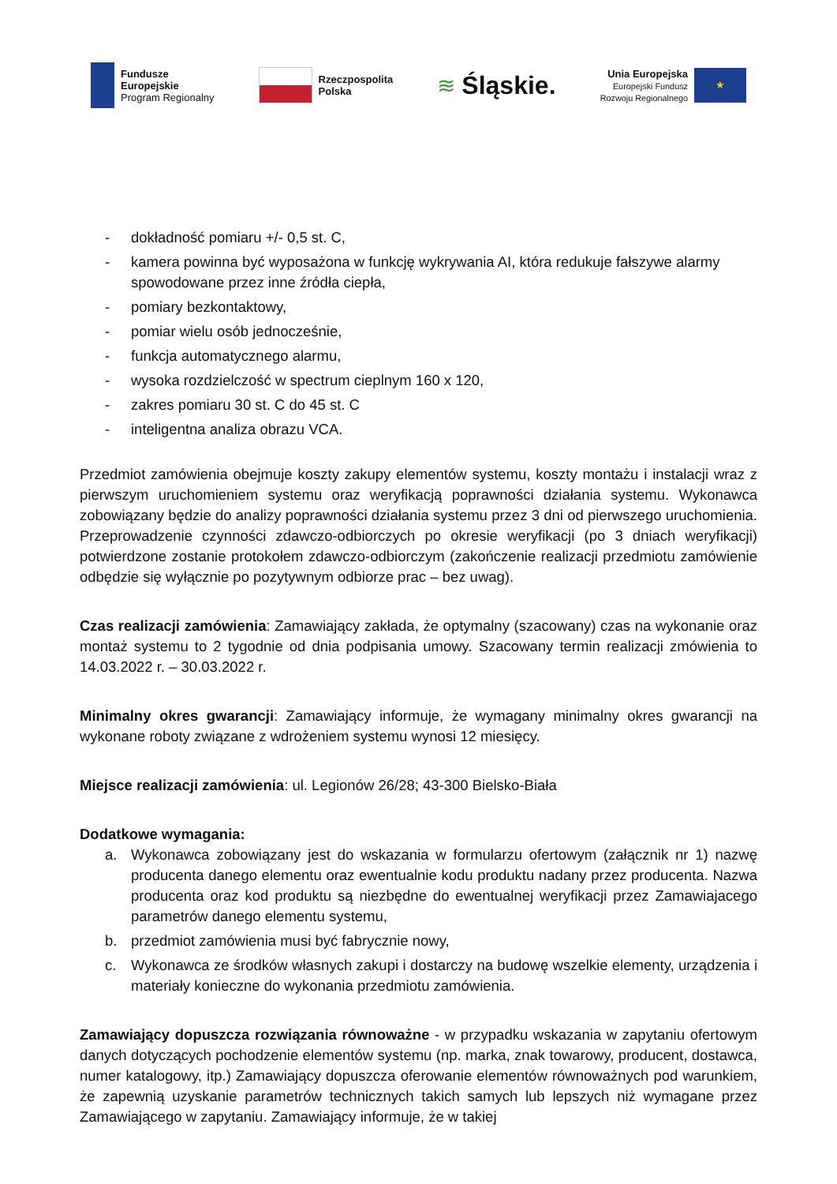Fundusze
Europejskie
Program Regionalny
Rzeczpospolita
Polska
≋ Śląskie.
Unia Europejska
Europejski Fundusz
Rozwoju Regionalnego
★
- dokładność pomiaru +/- 0,5 st. C,
- kamera powinna być wyposażona w funkcję wykrywania AI, która redukuje fałszywe alarmy spowodowane przez inne źródła ciepła,
- pomiary bezkontaktowy,
- pomiar wielu osób jednocześnie,
- funkcja automatycznego alarmu,
- wysoka rozdzielczość w spectrum cieplnym 160 x 120,
- zakres pomiaru 30 st. C do 45 st. C
- inteligentna analiza obrazu VCA.
Przedmiot zamówienia obejmuje koszty zakupy elementów systemu, koszty montażu i instalacji wraz z pierwszym uruchomieniem systemu oraz weryfikacją poprawności działania systemu. Wykonawca zobowiązany będzie do analizy poprawności działania systemu przez 3 dni od pierwszego uruchomienia. Przeprowadzenie czynności zdawczo-odbiorczych po okresie weryfikacji (po 3 dniach weryfikacji) potwierdzone zostanie protokołem zdawczo-odbiorczym (zakończenie realizacji przedmiotu zamówienie odbędzie się wyłącznie po pozytywnym odbiorze prac – bez uwag).
Czas realizacji zamówienia: Zamawiający zakłada, że optymalny (szacowany) czas na wykonanie oraz montaż systemu to 2 tygodnie od dnia podpisania umowy. Szacowany termin realizacji zmówienia to 14.03.2022 r. – 30.03.2022 r.
Minimalny okres gwarancji: Zamawiający informuje, że wymagany minimalny okres gwarancji na wykonane roboty związane z wdrożeniem systemu wynosi 12 miesięcy.
Miejsce realizacji zamówienia: ul. Legionów 26/28; 43-300 Bielsko-Biała
Dodatkowe wymagania:
a. Wykonawca zobowiązany jest do wskazania w formularzu ofertowym (załącznik nr 1) nazwę producenta danego elementu oraz ewentualnie kodu produktu nadany przez producenta. Nazwa producenta oraz kod produktu są niezbędne do ewentualnej weryfikacji przez Zamawiajacego parametrów danego elementu systemu,
b. przedmiot zamówienia musi być fabrycznie nowy,
c. Wykonawca ze środków własnych zakupi i dostarczy na budowę wszelkie elementy, urządzenia i materiały konieczne do wykonania przedmiotu zamówienia.
Zamawiający dopuszcza rozwiązania równoważne - w przypadku wskazania w zapytaniu ofertowym danych dotyczących pochodzenie elementów systemu (np. marka, znak towarowy, producent, dostawca, numer katalogowy, itp.) Zamawiający dopuszcza oferowanie elementów równoważnych pod warunkiem, że zapewnią uzyskanie parametrów technicznych takich samych lub lepszych niż wymagane przez Zamawiającego w zapytaniu. Zamawiający informuje, że w takiej